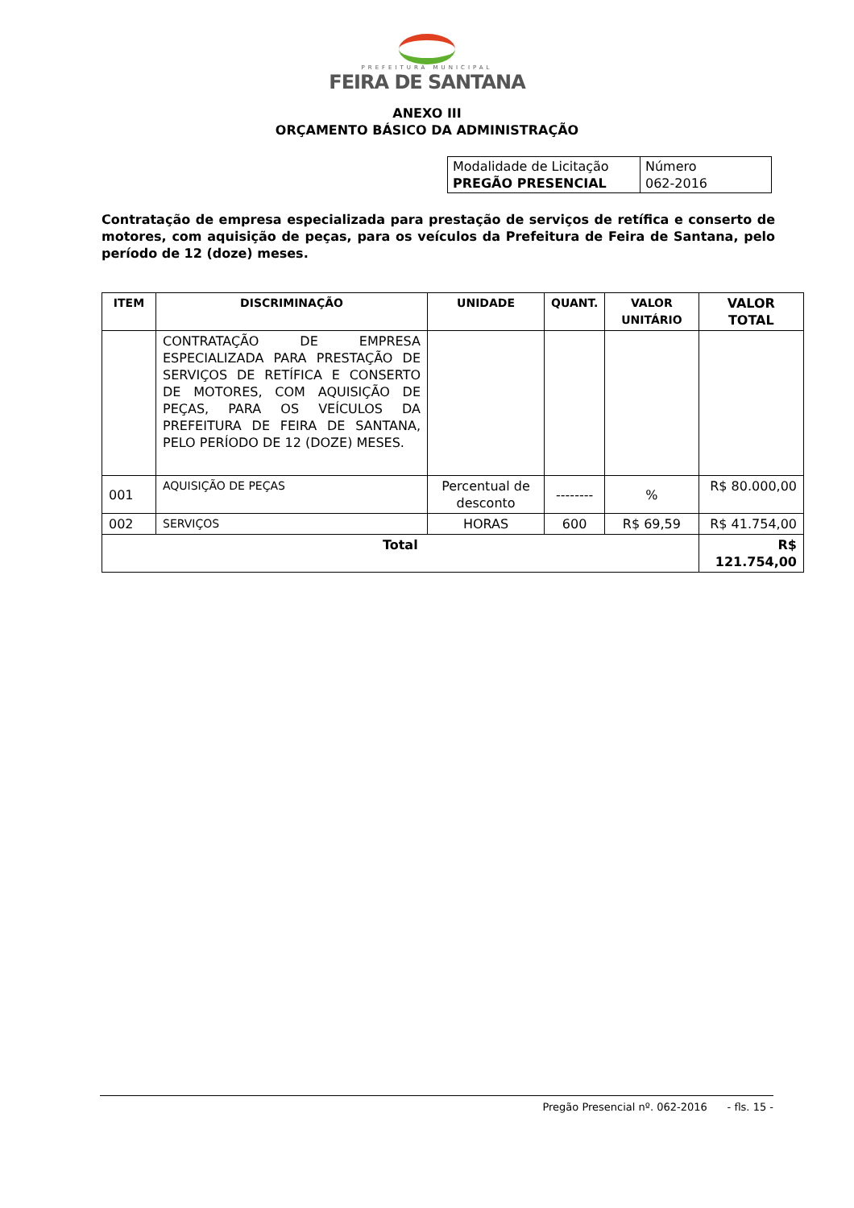PREFEITURA MUNICIPAL
FEIRA DE SANTANA
ANEXO III
ORÇAMENTO BÁSICO DA ADMINISTRAÇÃO
| Modalidade de Licitação PREGÃO PRESENCIAL | Número 062-2016 |
Contratação de empresa especializada para prestação de serviços de retífica e conserto de motores, com aquisição de peças, para os veículos da Prefeitura de Feira de Santana, pelo período de 12 (doze) meses.
| ITEM | DISCRIMINAÇÃO | UNIDADE | QUANT. | VALOR UNITÁRIO | VALOR TOTAL |
| --- | --- | --- | --- | --- | --- |
| | CONTRATAÇÃO DE EMPRESA ESPECIALIZADA PARA PRESTAÇÃO DE SERVIÇOS DE RETÍFICA E CONSERTO DE MOTORES, COM AQUISIÇÃO DE PEÇAS, PARA OS VEÍCULOS DA PREFEITURA DE FEIRA DE SANTANA, PELO PERÍODO DE 12 (DOZE) MESES. | | | | |
| 001 | AQUISIÇÃO DE PEÇAS | Percentual de desconto | -------- | % | R$ 80.000,00 |
| 002 | SERVIÇOS | HORAS | 600 | R$ 69,59 | R$ 41.754,00 |
| Total | | | | | R$ 121.754,00 |
Pregão Presencial nº. 062-2016 - fls. 15 -